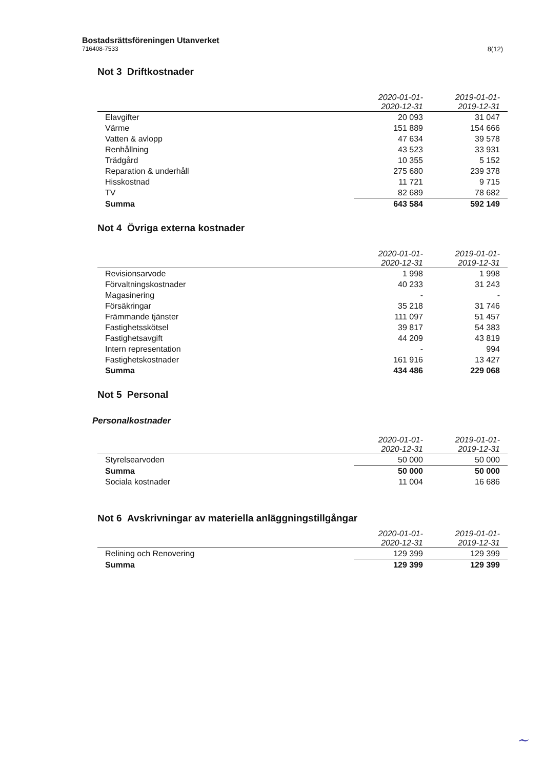Bostadsrättsföreningen Utanverket
716408-7533
8(12)
Not 3 Driftkostnader
| | 2020-01-01- 2020-12-31 | 2019-01-01- 2019-12-31 |
| --- | --- | --- |
| Elavgifter | 20 093 | 31 047 |
| Värme | 151 889 | 154 666 |
| Vatten & avlopp | 47 634 | 39 578 |
| Renhållning | 43 523 | 33 931 |
| Trädgård | 10 355 | 5 152 |
| Reparation & underhåll | 275 680 | 239 378 |
| Hisskostnad | 11 721 | 9 715 |
| TV | 82 689 | 78 682 |
| Summa | 643 584 | 592 149 |
Not 4 Övriga externa kostnader
| | 2020-01-01- 2020-12-31 | 2019-01-01- 2019-12-31 |
| --- | --- | --- |
| Revisionsarvode | 1 998 | 1 998 |
| Förvaltningskostnader | 40 233 | 31 243 |
| Magasinering | - | - |
| Försäkringar | 35 218 | 31 746 |
| Främmande tjänster | 111 097 | 51 457 |
| Fastighetsskötsel | 39 817 | 54 383 |
| Fastighetsavgift | 44 209 | 43 819 |
| Intern representation | - | 994 |
| Fastighetskostnader | 161 916 | 13 427 |
| Summa | 434 486 | 229 068 |
Not 5 Personal
Personalkostnader
| | 2020-01-01- 2020-12-31 | 2019-01-01- 2019-12-31 |
| --- | --- | --- |
| Styrelsearvoden | 50 000 | 50 000 |
| Summa | 50 000 | 50 000 |
| Sociala kostnader | 11 004 | 16 686 |
Not 6 Avskrivningar av materiella anläggningstillgångar
| | 2020-01-01- 2020-12-31 | 2019-01-01- 2019-12-31 |
| --- | --- | --- |
| Relining och Renovering | 129 399 | 129 399 |
| Summa | 129 399 | 129 399 |
~